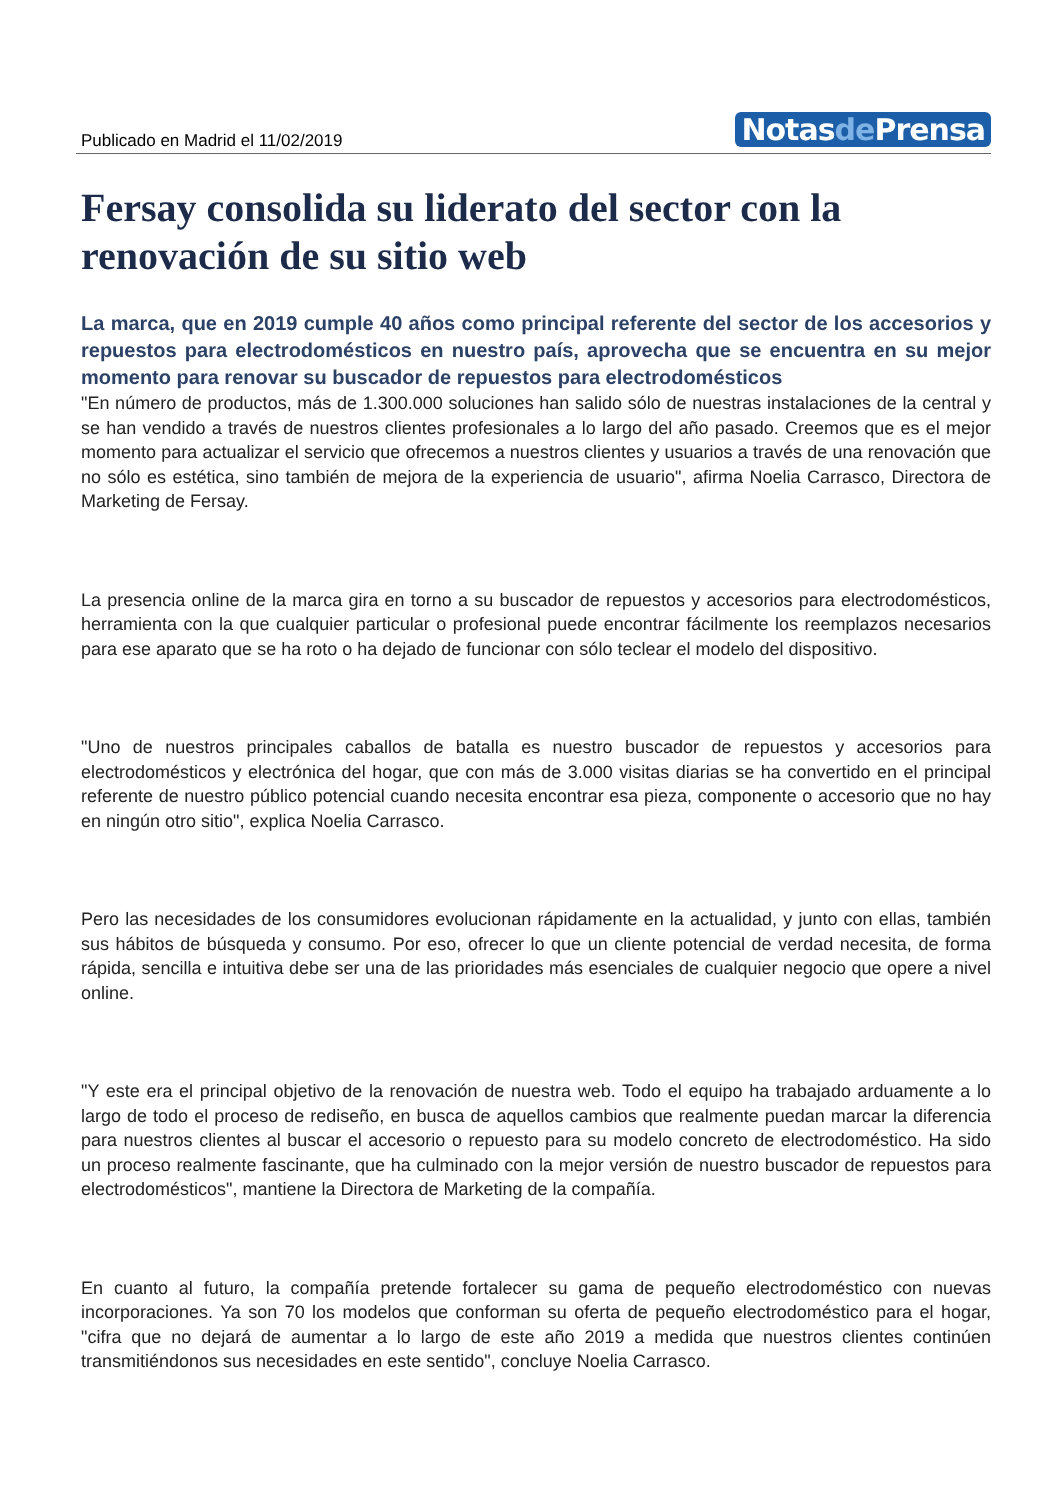Publicado en Madrid el 11/02/2019
Notasde Prensa
Fersay consolida su liderato del sector con la renovación de su sitio web
La marca, que en 2019 cumple 40 años como principal referente del sector de los accesorios y repuestos para electrodomésticos en nuestro país, aprovecha que se encuentra en su mejor momento para renovar su buscador de repuestos para electrodomésticos
"En número de productos, más de 1.300.000 soluciones han salido sólo de nuestras instalaciones de la central y se han vendido a través de nuestros clientes profesionales a lo largo del año pasado. Creemos que es el mejor momento para actualizar el servicio que ofrecemos a nuestros clientes y usuarios a través de una renovación que no sólo es estética, sino también de mejora de la experiencia de usuario", afirma Noelia Carrasco, Directora de Marketing de Fersay.
La presencia online de la marca gira en torno a su buscador de repuestos y accesorios para electrodomésticos, herramienta con la que cualquier particular o profesional puede encontrar fácilmente los reemplazos necesarios para ese aparato que se ha roto o ha dejado de funcionar con sólo teclear el modelo del dispositivo.
"Uno de nuestros principales caballos de batalla es nuestro buscador de repuestos y accesorios para electrodomésticos y electrónica del hogar, que con más de 3.000 visitas diarias se ha convertido en el principal referente de nuestro público potencial cuando necesita encontrar esa pieza, componente o accesorio que no hay en ningún otro sitio", explica Noelia Carrasco.
Pero las necesidades de los consumidores evolucionan rápidamente en la actualidad, y junto con ellas, también sus hábitos de búsqueda y consumo. Por eso, ofrecer lo que un cliente potencial de verdad necesita, de forma rápida, sencilla e intuitiva debe ser una de las prioridades más esenciales de cualquier negocio que opere a nivel online.
"Y este era el principal objetivo de la renovación de nuestra web. Todo el equipo ha trabajado arduamente a lo largo de todo el proceso de rediseño, en busca de aquellos cambios que realmente puedan marcar la diferencia para nuestros clientes al buscar el accesorio o repuesto para su modelo concreto de electrodoméstico. Ha sido un proceso realmente fascinante, que ha culminado con la mejor versión de nuestro buscador de repuestos para electrodomésticos", mantiene la Directora de Marketing de la compañía.
En cuanto al futuro, la compañía pretende fortalecer su gama de pequeño electrodoméstico con nuevas incorporaciones. Ya son 70 los modelos que conforman su oferta de pequeño electrodoméstico para el hogar, "cifra que no dejará de aumentar a lo largo de este año 2019 a medida que nuestros clientes continúen transmitiéndonos sus necesidades en este sentido", concluye Noelia Carrasco.